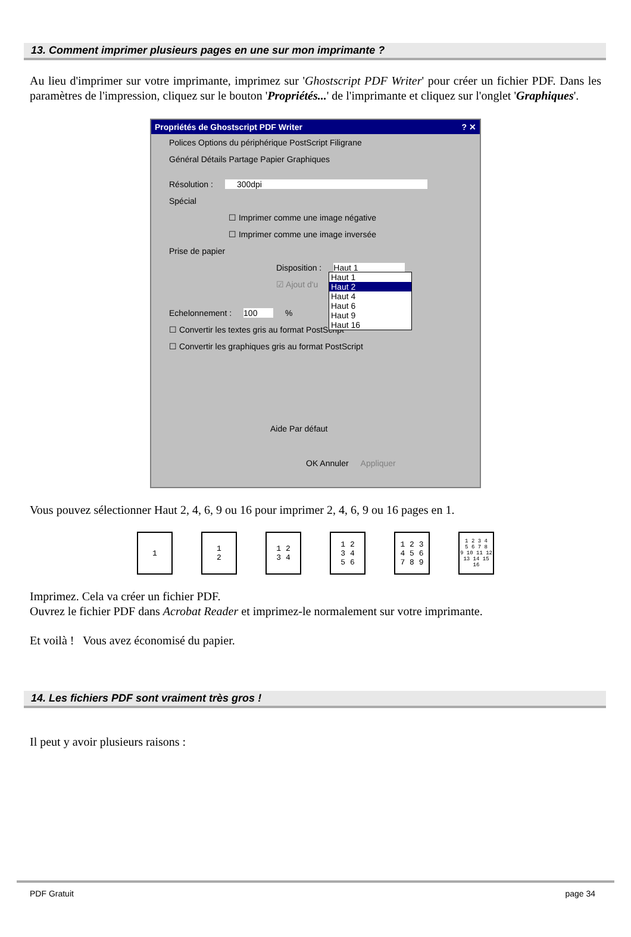13. Comment imprimer plusieurs pages en une sur mon imprimante ?
Au lieu d'imprimer sur votre imprimante, imprimez sur 'Ghostscript PDF Writer' pour créer un fichier PDF. Dans les paramètres de l'impression, cliquez sur le bouton 'Propriétés...' de l'imprimante et cliquez sur l'onglet 'Graphiques'.
Propriétés de Ghostscript PDF Writer ? ✕
Polices Options du périphérique PostScript Filigrane
Général Détails Partage Papier Graphiques
Résolution : 300dpi
Spécial
☐ Imprimer comme une image négative
☐ Imprimer comme une image inversée
Prise de papier
Disposition : Haut 1
☑ Ajout d'u
Haut 1
Haut 2
Haut 4
Haut 6
Haut 9
Haut 16
Echelonnement : 100 %
☐ Convertir les textes gris au format PostScript
☐ Convertir les graphiques gris au format PostScript
Aide Par défaut
OK Annuler Appliquer
Vous pouvez sélectionner Haut 2, 4, 6, 9 ou 16 pour imprimer 2, 4, 6, 9 ou 16 pages en 1.
1 1
2
1 2
3 4
1 2
3 4
5 6
1 2 3
4 5 6
7 8 9
1 2 3 4
5 6 7 8
9 10 11 12
13 14 15 16
Imprimez. Cela va créer un fichier PDF.
Ouvrez le fichier PDF dans Acrobat Reader et imprimez-le normalement sur votre imprimante.
Et voilà ! Vous avez économisé du papier.
14. Les fichiers PDF sont vraiment très gros !
Il peut y avoir plusieurs raisons :
PDF Gratuit page 34